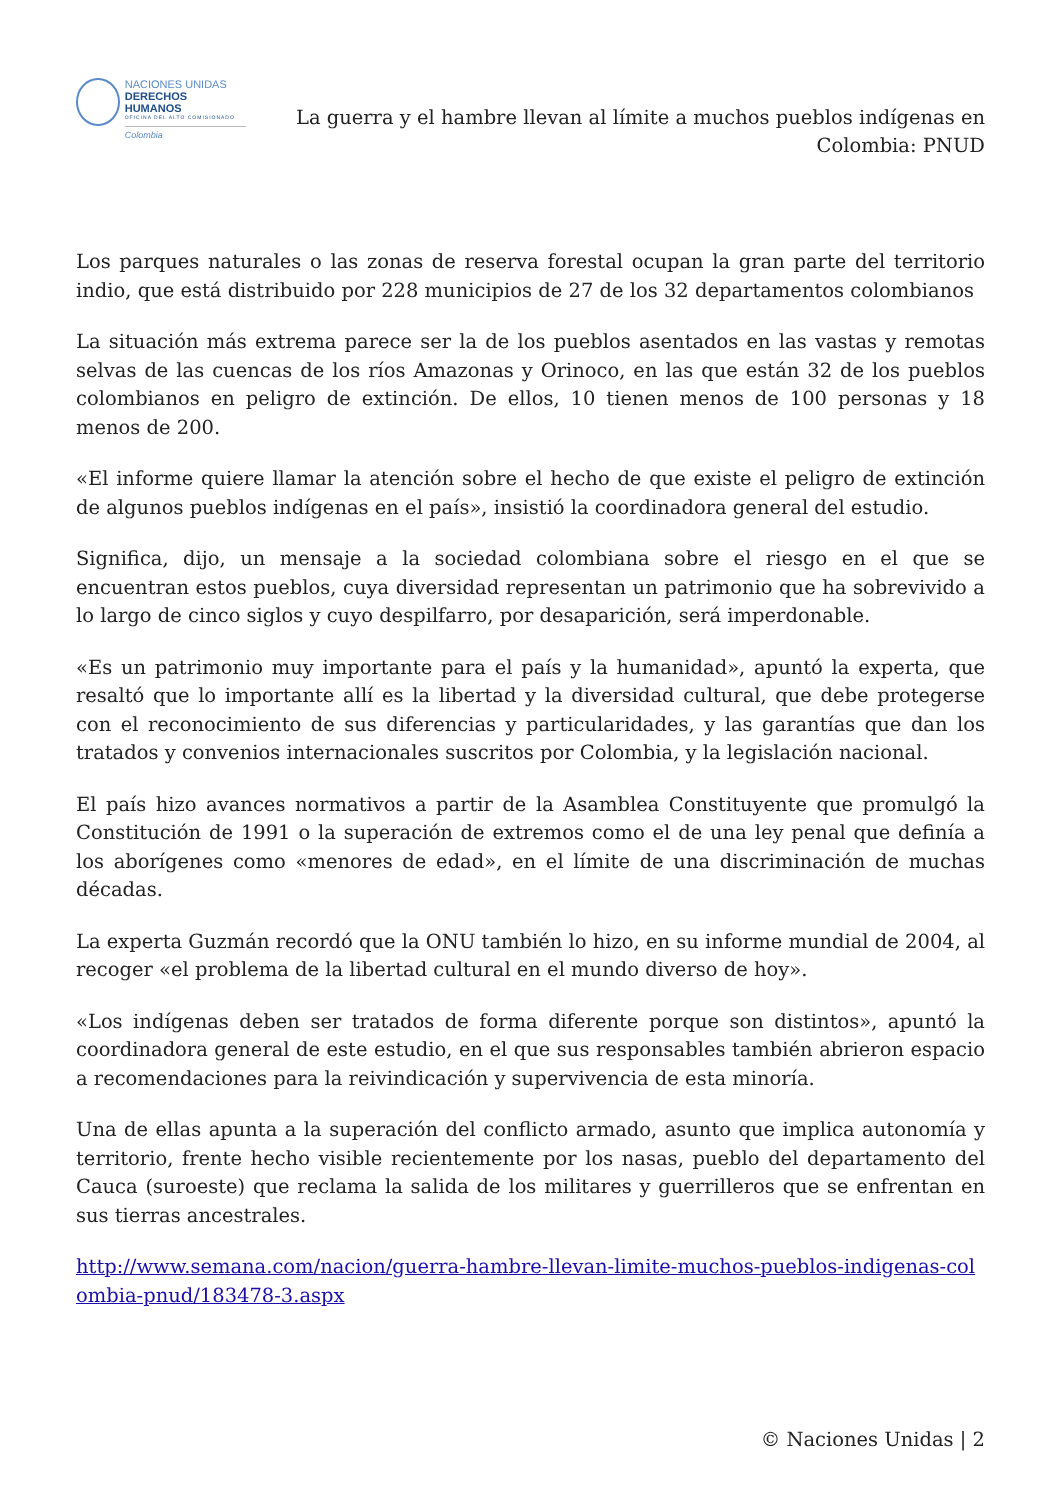NACIONES UNIDAS
DERECHOS HUMANOS
OFICINA DEL ALTO COMISIONADO
Colombia
La guerra y el hambre llevan al límite a muchos pueblos indígenas en Colombia: PNUD
Los parques naturales o las zonas de reserva forestal ocupan la gran parte del territorio indio, que está distribuido por 228 municipios de 27 de los 32 departamentos colombianos
La situación más extrema parece ser la de los pueblos asentados en las vastas y remotas selvas de las cuencas de los ríos Amazonas y Orinoco, en las que están 32 de los pueblos colombianos en peligro de extinción. De ellos, 10 tienen menos de 100 personas y 18 menos de 200.
«El informe quiere llamar la atención sobre el hecho de que existe el peligro de extinción de algunos pueblos indígenas en el país», insistió la coordinadora general del estudio.
Significa, dijo, un mensaje a la sociedad colombiana sobre el riesgo en el que se encuentran estos pueblos, cuya diversidad representan un patrimonio que ha sobrevivido a lo largo de cinco siglos y cuyo despilfarro, por desaparición, será imperdonable.
«Es un patrimonio muy importante para el país y la humanidad», apuntó la experta, que resaltó que lo importante allí es la libertad y la diversidad cultural, que debe protegerse con el reconocimiento de sus diferencias y particularidades, y las garantías que dan los tratados y convenios internacionales suscritos por Colombia, y la legislación nacional.
El país hizo avances normativos a partir de la Asamblea Constituyente que promulgó la Constitución de 1991 o la superación de extremos como el de una ley penal que definía a los aborígenes como «menores de edad», en el límite de una discriminación de muchas décadas.
La experta Guzmán recordó que la ONU también lo hizo, en su informe mundial de 2004, al recoger «el problema de la libertad cultural en el mundo diverso de hoy».
«Los indígenas deben ser tratados de forma diferente porque son distintos», apuntó la coordinadora general de este estudio, en el que sus responsables también abrieron espacio a recomendaciones para la reivindicación y supervivencia de esta minoría.
Una de ellas apunta a la superación del conflicto armado, asunto que implica autonomía y territorio, frente hecho visible recientemente por los nasas, pueblo del departamento del Cauca (suroeste) que reclama la salida de los militares y guerrilleros que se enfrentan en sus tierras ancestrales.
http://www.semana.com/nacion/guerra-hambre-llevan-limite-muchos-pueblos-indigenas-colombia-pnud/183478-3.aspx
© Naciones Unidas | 2